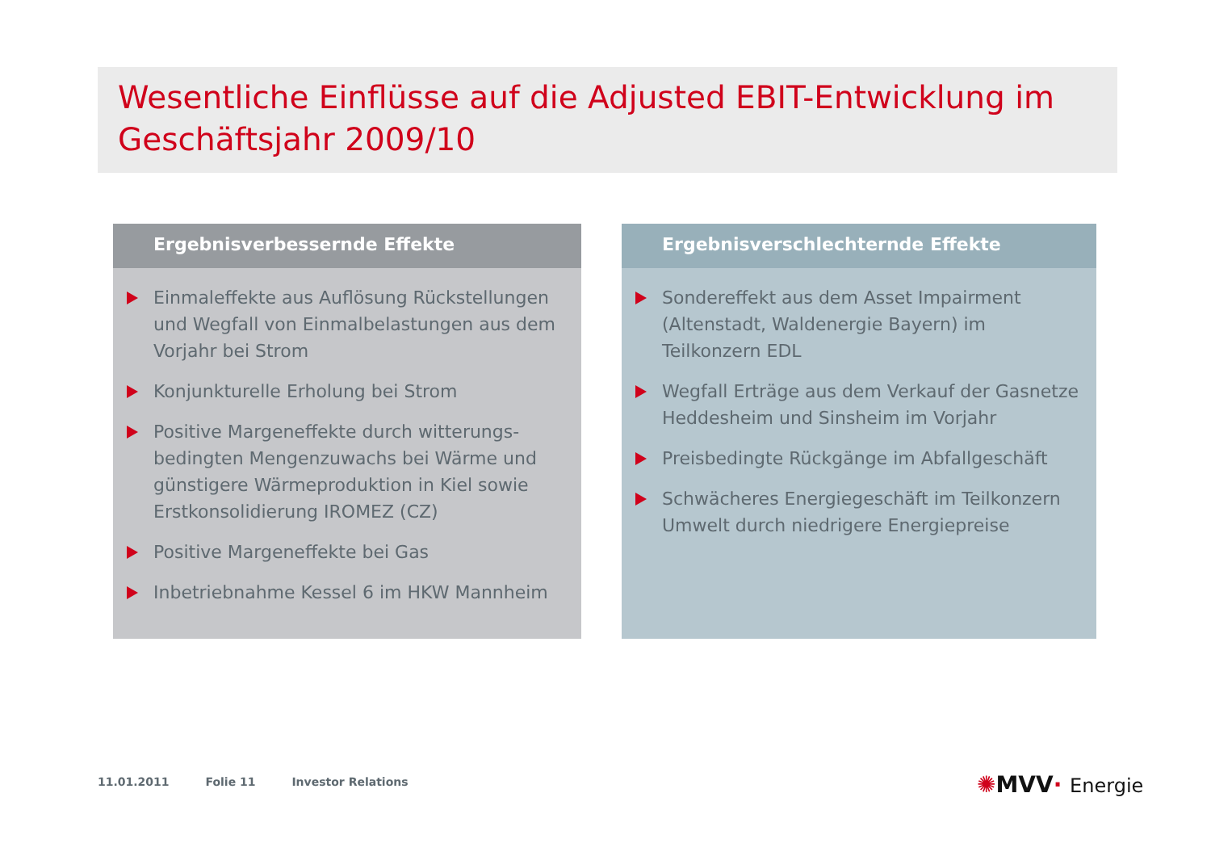Wesentliche Einflüsse auf die Adjusted EBIT-Entwicklung im Geschäftsjahr 2009/10
Ergebnisverbessernde Effekte
Einmaleffekte aus Auflösung Rückstellungen und Wegfall von Einmalbelastungen aus dem Vorjahr bei Strom
Konjunkturelle Erholung bei Strom
Positive Margeneffekte durch witterungs-bedingten Mengenzuwachs bei Wärme und günstigere Wärmeproduktion in Kiel sowie Erstkonsolidierung IROMEZ (CZ)
Positive Margeneffekte bei Gas
Inbetriebnahme Kessel 6 im HKW Mannheim
Ergebnisverschlechternde Effekte
Sondereffekt aus dem Asset Impairment (Altenstadt, Waldenergie Bayern) im Teilkonzern EDL
Wegfall Erträge aus dem Verkauf der Gasnetze Heddesheim und Sinsheim im Vorjahr
Preisbedingte Rückgänge im Abfallgeschäft
Schwächeres Energiegeschäft im Teilkonzern Umwelt durch niedrigere Energiepreise
11.01.2011 Folie 11 Investor Relations
✺MVV· Energie